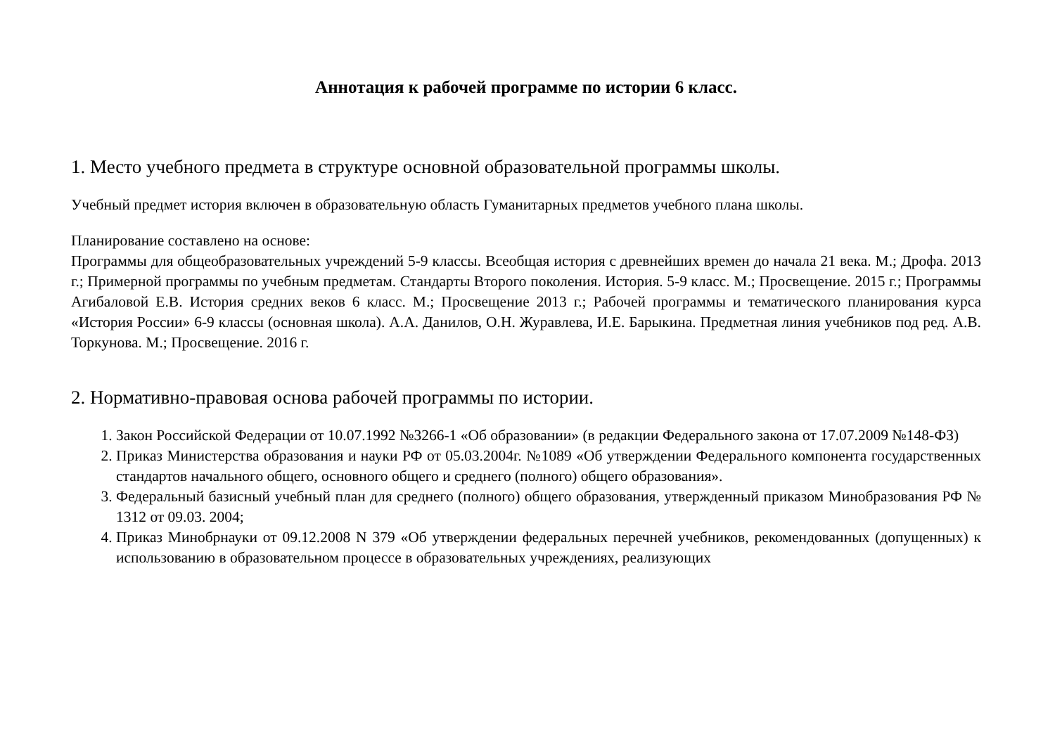Аннотация к рабочей программе по истории 6 класс.
1. Место учебного предмета в структуре основной образовательной программы школы.
Учебный предмет история включен в образовательную область Гуманитарных предметов учебного плана школы.
Планирование составлено на основе:
Программы для общеобразовательных учреждений 5-9 классы. Всеобщая история с древнейших времен до начала 21 века. М.; Дрофа. 2013 г.; Примерной программы по учебным предметам. Стандарты Второго поколения. История. 5-9 класс. М.; Просвещение. 2015 г.; Программы Агибаловой Е.В. История средних веков 6 класс. М.; Просвещение 2013 г.; Рабочей программы и тематического планирования курса «История России» 6-9 классы (основная школа). А.А. Данилов, О.Н. Журавлева, И.Е. Барыкина. Предметная линия учебников под ред. А.В. Торкунова. М.; Просвещение. 2016 г.
2. Нормативно-правовая основа рабочей программы по истории.
1. Закон Российской Федерации от 10.07.1992 №3266-1 «Об образовании» (в редакции Федерального закона от 17.07.2009 №148-ФЗ)
2. Приказ Министерства образования и науки РФ от 05.03.2004г. №1089 «Об утверждении Федерального компонента государственных стандартов начального общего, основного общего и среднего (полного) общего образования».
3. Федеральный базисный учебный план для среднего (полного) общего образования, утвержденный приказом Минобразования РФ № 1312 от 09.03. 2004;
4. Приказ Минобрнауки от 09.12.2008 N 379 «Об утверждении федеральных перечней учебников, рекомендованных (допущенных) к использованию в образовательном процессе в образовательных учреждениях, реализующих